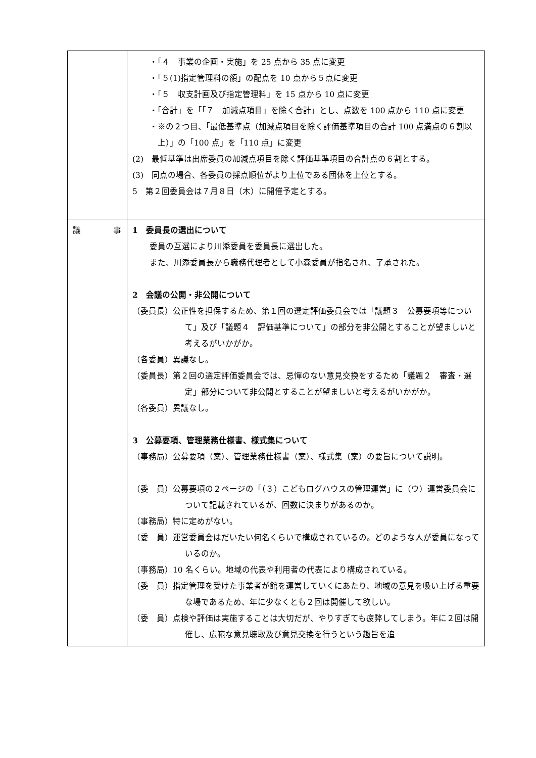| | ・「４ 事業の企画・実施」を 25 点から 35 点に変更 ・「５(1)指定管理料の額」の配点を 10 点から５点に変更 ・「５ 収支計画及び指定管理料」を 15 点から 10 点に変更 ・「合計」を「「７ 加減点項目」を除く合計」とし、点数を 100 点から 110 点に変更 ・※の２つ目、「最低基準点（加減点項目を除く評価基準項目の合計 100 点満点の６割以上）」の「100 点」を「110 点」に変更 (2) 最低基準は出席委員の加減点項目を除く評価基準項目の合計点の６割とする。 (3) 同点の場合、各委員の採点順位がより上位である団体を上位とする。 5 第２回委員会は７月８日（木）に開催予定とする。 |
| 議 事 | 1 委員長の選出について 委員の互選により川添委員を委員長に選出した。 また、川添委員長から職務代理者として小森委員が指名され、了承された。 2 会議の公開・非公開について （委員長）公正性を担保するため、第１回の選定評価委員会では「議題３ 公募要項等について」及び「議題４ 評価基準について」の部分を非公開とすることが望ましいと考えるがいかがか。 （各委員）異議なし。 （委員長）第２回の選定評価委員会では、忌憚のない意見交換をするため「議題２ 審査・選定」部分について非公開とすることが望ましいと考えるがいかがか。 （各委員）異議なし。 3 公募要項、管理業務仕様書、様式集について （事務局）公募要項（案）、管理業務仕様書（案）、様式集（案）の要旨について説明。 （委 員）公募要項の２ページの「（３）こどもログハウスの管理運営」に（ウ）運営委員会について記載されているが、回数に決まりがあるのか。 （事務局）特に定めがない。 （委 員）運営委員会はだいたい何名くらいで構成されているの。どのような人が委員になっているのか。 （事務局）10 名くらい。地域の代表や利用者の代表により構成されている。 （委 員）指定管理を受けた事業者が館を運営していくにあたり、地域の意見を吸い上げる重要な場であるため、年に少なくとも２回は開催して欲しい。 （委 員）点検や評価は実施することは大切だが、やりすぎても疲弊してしまう。年に２回は開催し、広範な意見聴取及び意見交換を行うという趣旨を追 |